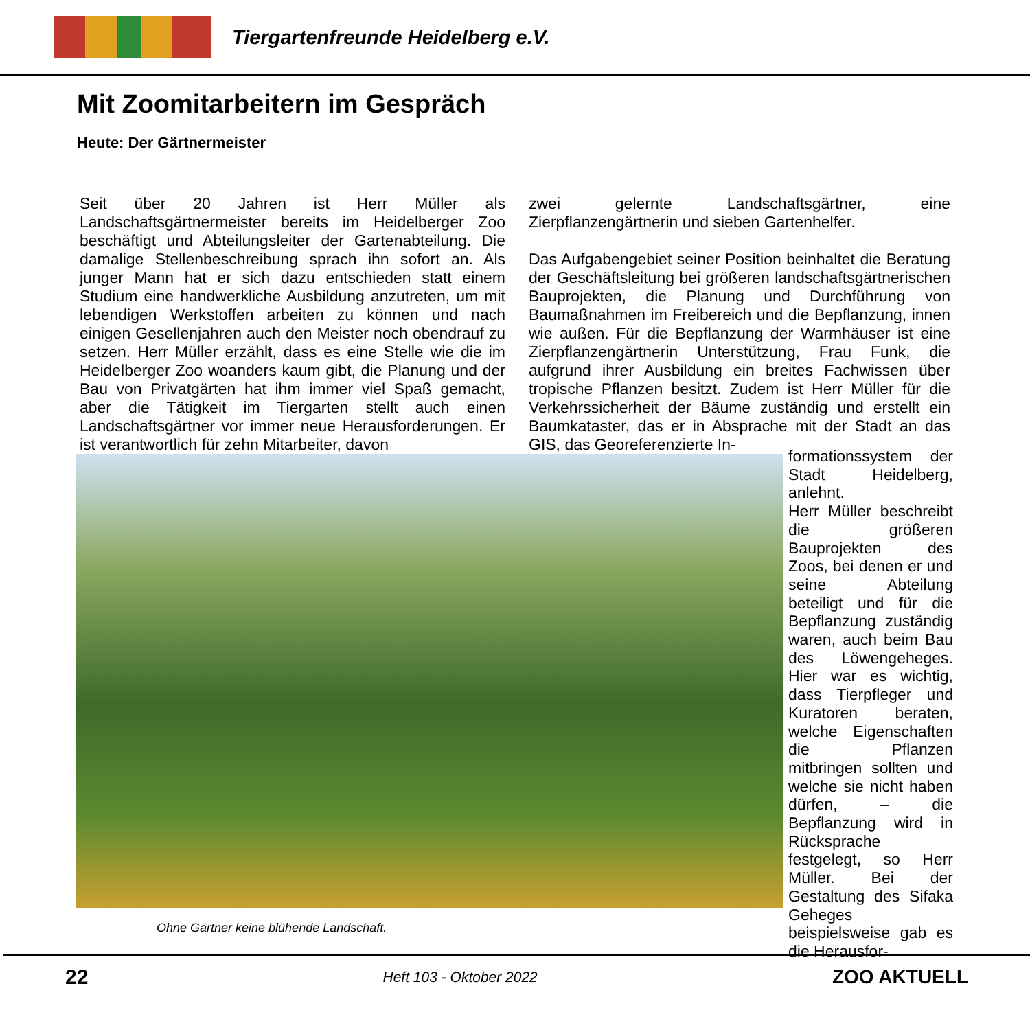Tiergartenfreunde Heidelberg e.V.
Mit Zoomitarbeitern im Gespräch
Heute: Der Gärtnermeister
Seit über 20 Jahren ist Herr Müller als Landschaftsgärtnermeister bereits im Heidelberger Zoo beschäftigt und Abteilungsleiter der Gartenabteilung. Die damalige Stellenbeschreibung sprach ihn sofort an. Als junger Mann hat er sich dazu entschieden statt einem Studium eine handwerkliche Ausbildung anzutreten, um mit lebendigen Werkstoffen arbeiten zu können und nach einigen Gesellenjahren auch den Meister noch obendrauf zu setzen. Herr Müller erzählt, dass es eine Stelle wie die im Heidelberger Zoo woanders kaum gibt, die Planung und der Bau von Privatgärten hat ihm immer viel Spaß gemacht, aber die Tätigkeit im Tiergarten stellt auch einen Landschaftsgärtner vor immer neue Herausforderungen. Er ist verantwortlich für zehn Mitarbeiter, davon
zwei gelernte Landschaftsgärtner, eine Zierpflanzengärtnerin und sieben Gartenhelfer.
Das Aufgabengebiet seiner Position beinhaltet die Beratung der Geschäftsleitung bei größeren landschaftsgärtnerischen Bauprojekten, die Planung und Durchführung von Baumaßnahmen im Freibereich und die Bepflanzung, innen wie außen. Für die Bepflanzung der Warmhäuser ist eine Zierpflanzengärtnerin Unterstützung, Frau Funk, die aufgrund ihrer Ausbildung ein breites Fachwissen über tropische Pflanzen besitzt. Zudem ist Herr Müller für die Verkehrssicherheit der Bäume zuständig und erstellt ein Baumkataster, das er in Absprache mit der Stadt an das GIS, das Georeferenzierte In-
Ohne Gärtner keine blühende Landschaft.
formationssystem der Stadt Heidelberg, anlehnt.
Herr Müller beschreibt die größeren Bauprojekten des Zoos, bei denen er und seine Abteilung beteiligt und für die Bepflanzung zuständig waren, auch beim Bau des Löwengeheges. Hier war es wichtig, dass Tierpfleger und Kuratoren beraten, welche Eigenschaften die Pflanzen mitbringen sollten und welche sie nicht haben dürfen, – die Bepflanzung wird in Rücksprache festgelegt, so Herr Müller. Bei der Gestaltung des Sifaka Geheges beispielsweise gab es die Herausfor-
22 Heft 103 - Oktober 2022 ZOO AKTUELL